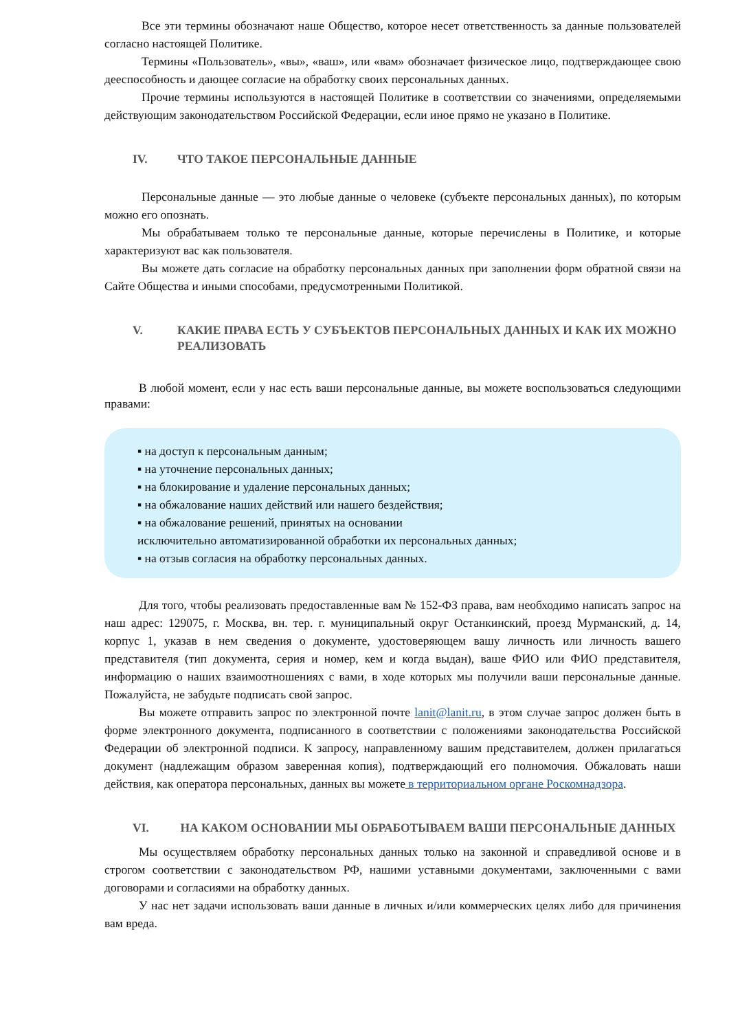Все эти термины обозначают наше Общество, которое несет ответственность за данные пользователей согласно настоящей Политике.
Термины «Пользователь», «вы», «ваш», или «вам» обозначает физическое лицо, подтверждающее свою дееспособность и дающее согласие на обработку своих персональных данных.
Прочие термины используются в настоящей Политике в соответствии со значениями, определяемыми действующим законодательством Российской Федерации, если иное прямо не указано в Политике.
IV. ЧТО ТАКОЕ ПЕРСОНАЛЬНЫЕ ДАННЫЕ
Персональные данные — это любые данные о человеке (субъекте персональных данных), по которым можно его опознать.
Мы обрабатываем только те персональные данные, которые перечислены в Политике, и которые характеризуют вас как пользователя.
Вы можете дать согласие на обработку персональных данных при заполнении форм обратной связи на Сайте Общества и иными способами, предусмотренными Политикой.
V. КАКИЕ ПРАВА ЕСТЬ У СУБЪЕКТОВ ПЕРСОНАЛЬНЫХ ДАННЫХ И КАК ИХ МОЖНО РЕАЛИЗОВАТЬ
В любой момент, если у нас есть ваши персональные данные, вы можете воспользоваться следующими правами:
▪ на доступ к персональным данным;
▪ на уточнение персональных данных;
▪ на блокирование и удаление персональных данных;
▪ на обжалование наших действий или нашего бездействия;
▪ на обжалование решений, принятых на основании
исключительно автоматизированной обработки их персональных данных;
▪ на отзыв согласия на обработку персональных данных.
Для того, чтобы реализовать предоставленные вам № 152-ФЗ права, вам необходимо написать запрос на наш адрес: 129075, г. Москва, вн. тер. г. муниципальный округ Останкинский, проезд Мурманский, д. 14, корпус 1, указав в нем сведения о документе, удостоверяющем вашу личность или личность вашего представителя (тип документа, серия и номер, кем и когда выдан), ваше ФИО или ФИО представителя, информацию о наших взаимоотношениях с вами, в ходе которых мы получили ваши персональные данные. Пожалуйста, не забудьте подписать свой запрос.
Вы можете отправить запрос по электронной почте lanit@lanit.ru, в этом случае запрос должен быть в форме электронного документа, подписанного в соответствии с положениями законодательства Российской Федерации об электронной подписи. К запросу, направленному вашим представителем, должен прилагаться документ (надлежащим образом заверенная копия), подтверждающий его полномочия. Обжаловать наши действия, как оператора персональных, данных вы можете в территориальном органе Роскомнадзора.
VI. НА КАКОМ ОСНОВАНИИ МЫ ОБРАБОТЫВАЕМ ВАШИ ПЕРСОНАЛЬНЫЕ ДАННЫХ
Мы осуществляем обработку персональных данных только на законной и справедливой основе и в строгом соответствии с законодательством РФ, нашими уставными документами, заключенными с вами договорами и согласиями на обработку данных.
У нас нет задачи использовать ваши данные в личных и/или коммерческих целях либо для причинения вам вреда.